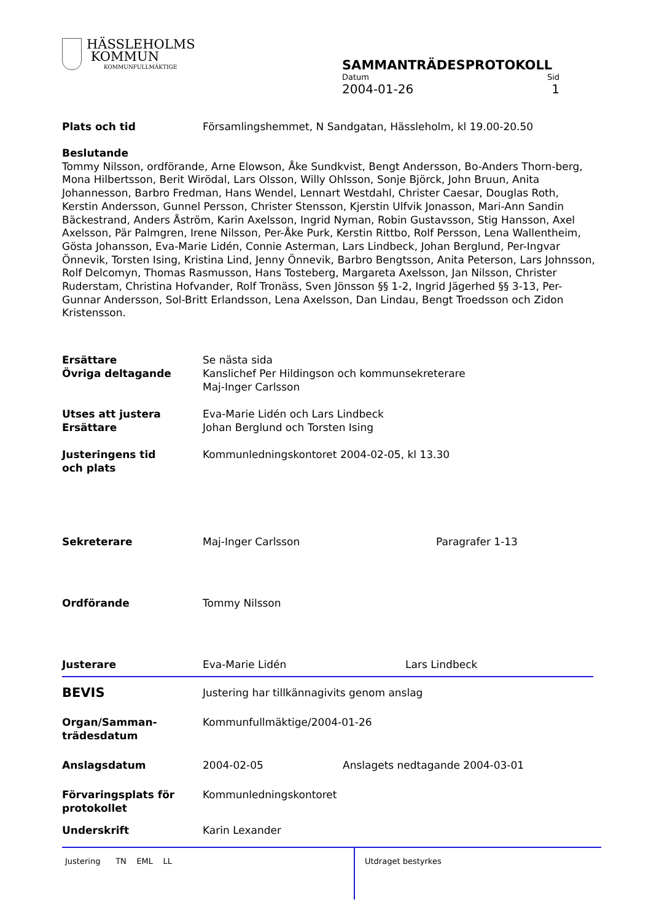HÄSSLEHOLMS
KOMMUN
KOMMUNFULLMÄKTIGE
SAMMANTRÄDESPROTOKOLL
Datum Sid
2004-01-26 1
Plats och tid Församlingshemmet, N Sandgatan, Hässleholm, kl 19.00-20.50
Beslutande
Tommy Nilsson, ordförande, Arne Elowson, Åke Sundkvist, Bengt Andersson, Bo-Anders Thorn-berg, Mona Hilbertsson, Berit Wirödal, Lars Olsson, Willy Ohlsson, Sonje Björck, John Bruun, Anita Johannesson, Barbro Fredman, Hans Wendel, Lennart Westdahl, Christer Caesar, Douglas Roth, Kerstin Andersson, Gunnel Persson, Christer Stensson, Kjerstin Ulfvik Jonasson, Mari-Ann Sandin Bäckestrand, Anders Åström, Karin Axelsson, Ingrid Nyman, Robin Gustavsson, Stig Hansson, Axel Axelsson, Pär Palmgren, Irene Nilsson, Per-Åke Purk, Kerstin Rittbo, Rolf Persson, Lena Wallentheim, Gösta Johansson, Eva-Marie Lidén, Connie Asterman, Lars Lindbeck, Johan Berglund, Per-Ingvar Önnevik, Torsten Ising, Kristina Lind, Jenny Önnevik, Barbro Bengtsson, Anita Peterson, Lars Johnsson, Rolf Delcomyn, Thomas Rasmusson, Hans Tosteberg, Margareta Axelsson, Jan Nilsson, Christer Ruderstam, Christina Hofvander, Rolf Tronäss, Sven Jönsson §§ 1-2, Ingrid Jägerhed §§ 3-13, Per-Gunnar Andersson, Sol-Britt Erlandsson, Lena Axelsson, Dan Lindau, Bengt Troedsson och Zidon Kristensson.
Ersättare
Övriga deltagande
Se nästa sida
Kanslichef Per Hildingson och kommunsekreterare
Maj-Inger Carlsson
Utses att justera
Ersättare
Eva-Marie Lidén och Lars Lindbeck
Johan Berglund och Torsten Ising
Justeringens tid
och plats
Kommunledningskontoret 2004-02-05, kl 13.30
Sekreterare Maj-Inger Carlsson Paragrafer 1-13
Ordförande Tommy Nilsson
Justerare Eva-Marie Lidén Lars Lindbeck
BEVIS
Justering har tillkännagivits genom anslag
Organ/Samman-
trädesdatum
Kommunfullmäktige/2004-01-26
Anslagsdatum 2004-02-05 Anslagets nedtagande 2004-03-01
Förvaringsplats för
protokollet
Kommunledningskontoret
Underskrift Karin Lexander
Justering TN EML LL
Utdraget bestyrkes